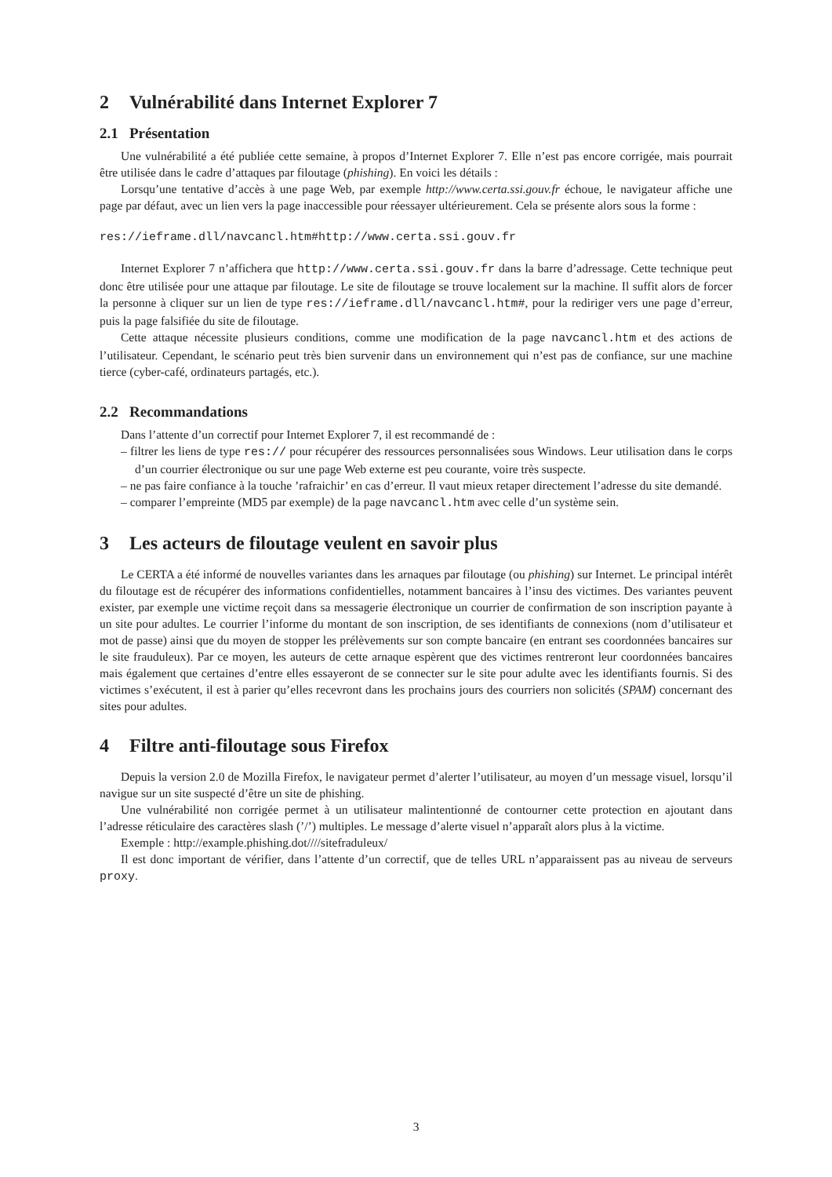2 Vulnérabilité dans Internet Explorer 7
2.1 Présentation
Une vulnérabilité a été publiée cette semaine, à propos d’Internet Explorer 7. Elle n’est pas encore corrigée, mais pourrait être utilisée dans le cadre d’attaques par filoutage (phishing). En voici les détails :
Lorsqu’une tentative d’accès à une page Web, par exemple http://www.certa.ssi.gouv.fr échoue, le navigateur affiche une page par défaut, avec un lien vers la page inaccessible pour réessayer ultérieurement. Cela se présente alors sous la forme :
res://ieframe.dll/navcancl.htm#http://www.certa.ssi.gouv.fr
Internet Explorer 7 n’affichera que http://www.certa.ssi.gouv.fr dans la barre d’adressage. Cette technique peut donc être utilisée pour une attaque par filoutage. Le site de filoutage se trouve localement sur la machine. Il suffit alors de forcer la personne à cliquer sur un lien de type res://ieframe.dll/navcancl.htm#, pour la rediriger vers une page d’erreur, puis la page falsifiée du site de filoutage.
Cette attaque nécessite plusieurs conditions, comme une modification de la page navcancl.htm et des actions de l’utilisateur. Cependant, le scénario peut très bien survenir dans un environnement qui n’est pas de confiance, sur une machine tierce (cyber-café, ordinateurs partagés, etc.).
2.2 Recommandations
Dans l’attente d’un correctif pour Internet Explorer 7, il est recommandé de :
– filtrer les liens de type res:// pour récupérer des ressources personnalisées sous Windows. Leur utilisation dans le corps d’un courrier électronique ou sur une page Web externe est peu courante, voire très suspecte.
– ne pas faire confiance à la touche ’rafraichir’ en cas d’erreur. Il vaut mieux retaper directement l’adresse du site demandé.
– comparer l’empreinte (MD5 par exemple) de la page navcancl.htm avec celle d’un système sein.
3 Les acteurs de filoutage veulent en savoir plus
Le CERTA a été informé de nouvelles variantes dans les arnaques par filoutage (ou phishing) sur Internet. Le principal intérêt du filoutage est de récupérer des informations confidentielles, notamment bancaires à l’insu des victimes. Des variantes peuvent exister, par exemple une victime reçoit dans sa messagerie électronique un courrier de confirmation de son inscription payante à un site pour adultes. Le courrier l’informe du montant de son inscription, de ses identifiants de connexions (nom d’utilisateur et mot de passe) ainsi que du moyen de stopper les prélèvements sur son compte bancaire (en entrant ses coordonnées bancaires sur le site frauduleux). Par ce moyen, les auteurs de cette arnaque espèrent que des victimes rentreront leur coordonnées bancaires mais également que certaines d’entre elles essayeront de se connecter sur le site pour adulte avec les identifiants fournis. Si des victimes s’exécutent, il est à parier qu’elles recevront dans les prochains jours des courriers non solicités (SPAM) concernant des sites pour adultes.
4 Filtre anti-filoutage sous Firefox
Depuis la version 2.0 de Mozilla Firefox, le navigateur permet d’alerter l’utilisateur, au moyen d’un message visuel, lorsqu’il navigue sur un site suspecté d’être un site de phishing.
Une vulnérabilité non corrigée permet à un utilisateur malintentionné de contourner cette protection en ajoutant dans l’adresse réticulaire des caractères slash (’/’) multiples. Le message d’alerte visuel n’apparaît alors plus à la victime.
Exemple : http://example.phishing.dot////sitefraduleux/
Il est donc important de vérifier, dans l’attente d’un correctif, que de telles URL n’apparaissent pas au niveau de serveurs proxy.
3